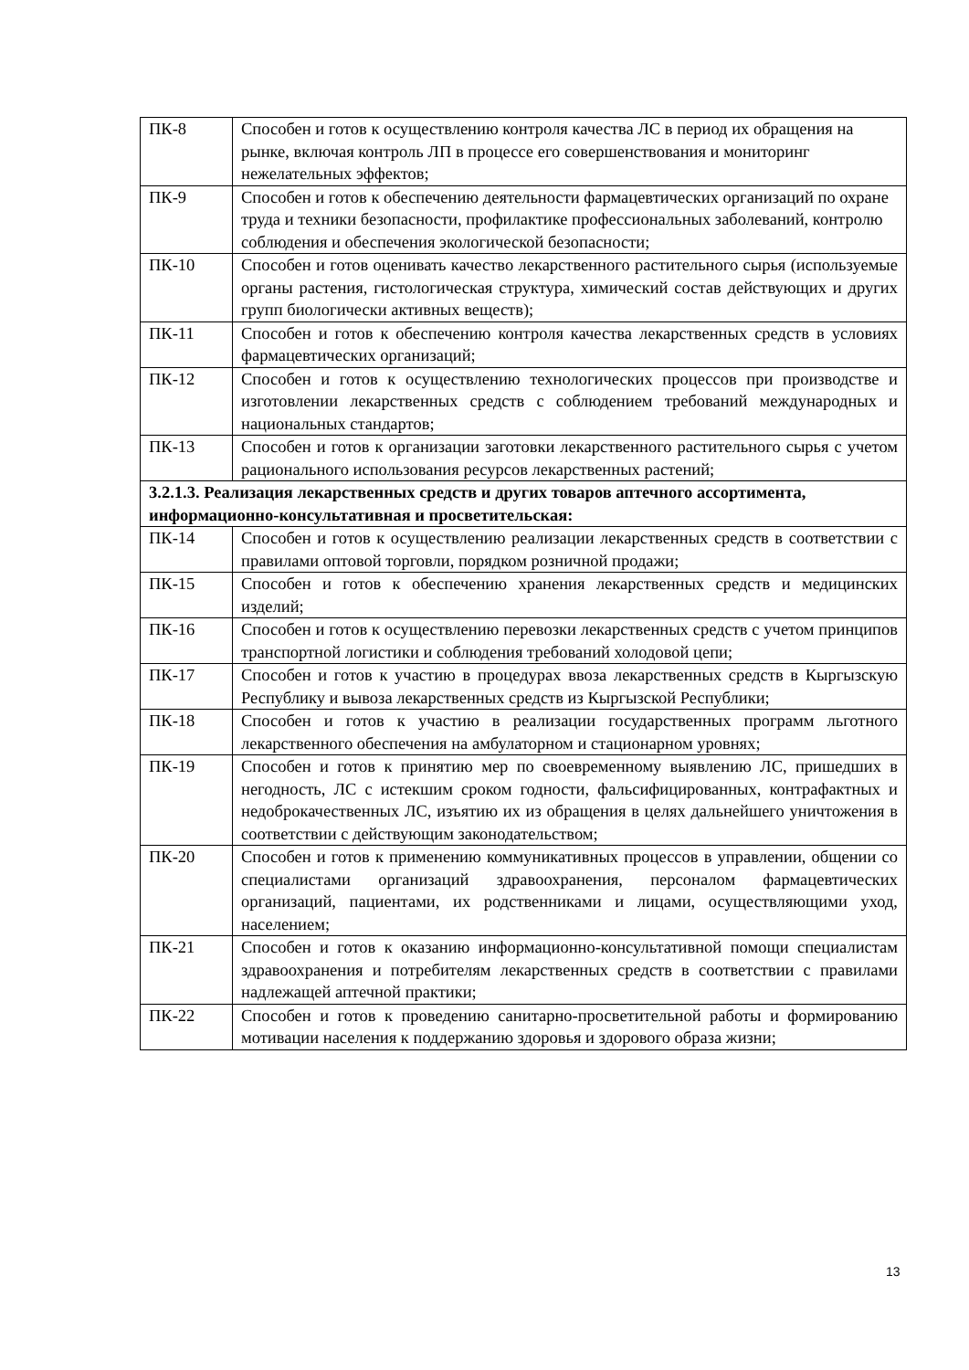| ПК-8 | Способен и готов к осуществлению контроля качества ЛС в период их обращения на рынке, включая контроль ЛП в процессе его совершенствования и мониторинг нежелательных эффектов; |
| ПК-9 | Способен и готов к обеспечению деятельности фармацевтических организаций по охране труда и техники безопасности, профилактике профессиональных заболеваний, контролю соблюдения и обеспечения экологической безопасности; |
| ПК-10 | Способен и готов оценивать качество лекарственного растительного сырья (используемые органы растения, гистологическая структура, химический состав действующих и других групп биологически активных веществ); |
| ПК-11 | Способен и готов к обеспечению контроля качества лекарственных средств в условиях фармацевтических организаций; |
| ПК-12 | Способен и готов к осуществлению технологических процессов при производстве и изготовлении лекарственных средств с соблюдением требований международных и национальных стандартов; |
| ПК-13 | Способен и готов к организации заготовки лекарственного растительного сырья с учетом рационального использования ресурсов лекарственных растений; |
| 3.2.1.3. Реализация лекарственных средств и других товаров аптечного ассортимента, информационно-консультативная и просветительская: | |
| ПК-14 | Способен и готов к осуществлению реализации лекарственных средств в соответствии с правилами оптовой торговли, порядком розничной продажи; |
| ПК-15 | Способен и готов к обеспечению хранения лекарственных средств и медицинских изделий; |
| ПК-16 | Способен и готов к осуществлению перевозки лекарственных средств с учетом принципов транспортной логистики и соблюдения требований холодовой цепи; |
| ПК-17 | Способен и готов к участию в процедурах ввоза лекарственных средств в Кыргызскую Республику и вывоза лекарственных средств из Кыргызской Республики; |
| ПК-18 | Способен и готов к участию в реализации государственных программ льготного лекарственного обеспечения на амбулаторном и стационарном уровнях; |
| ПК-19 | Способен и готов к принятию мер по своевременному выявлению ЛС, пришедших в негодность, ЛС с истекшим сроком годности, фальсифицированных, контрафактных и недоброкачественных ЛС, изъятию их из обращения в целях дальнейшего уничтожения в соответствии с действующим законодательством; |
| ПК-20 | Способен и готов к применению коммуникативных процессов в управлении, общении со специалистами организаций здравоохранения, персоналом фармацевтических организаций, пациентами, их родственниками и лицами, осуществляющими уход, населением; |
| ПК-21 | Способен и готов к оказанию информационно-консультативной помощи специалистам здравоохранения и потребителям лекарственных средств в соответствии с правилами надлежащей аптечной практики; |
| ПК-22 | Способен и готов к проведению санитарно-просветительной работы и формированию мотивации населения к поддержанию здоровья и здорового образа жизни; |
13